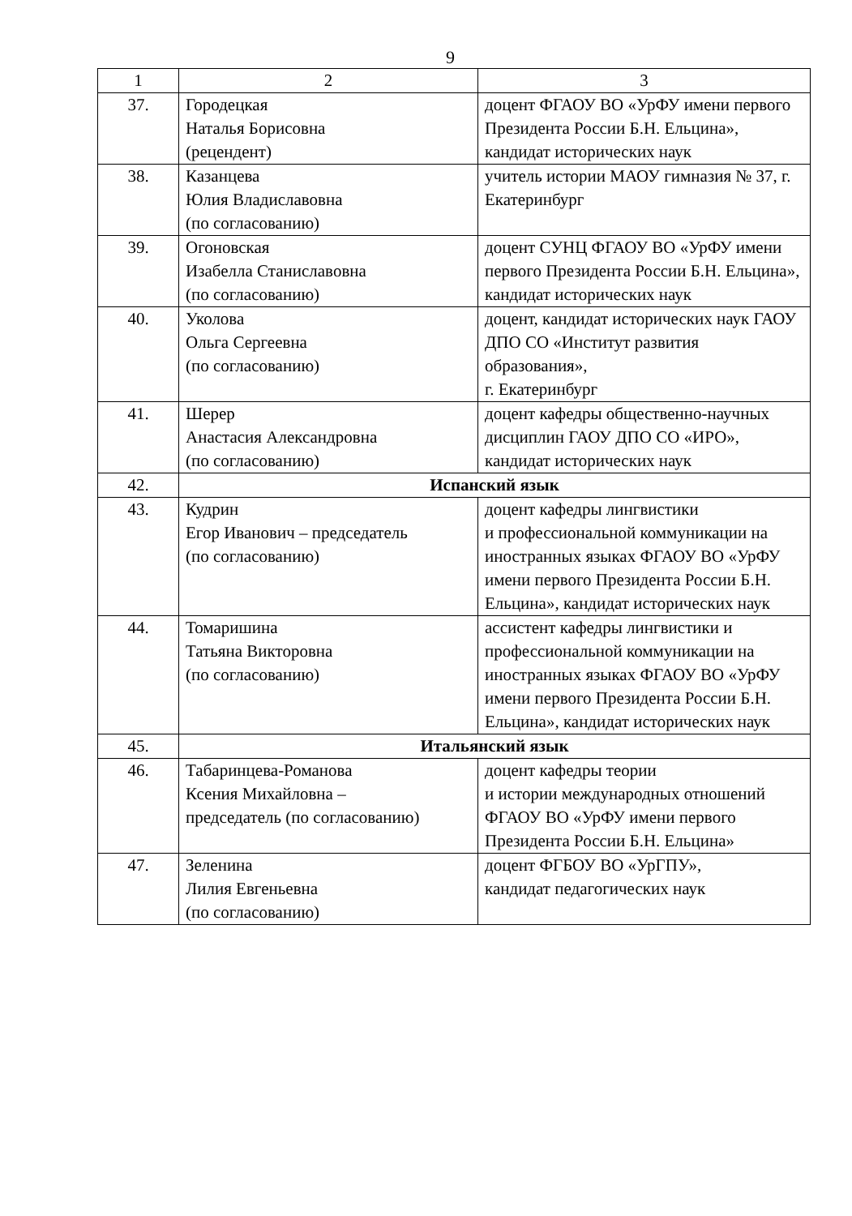9
| 1 | 2 | 3 |
| --- | --- | --- |
| 37. | Городецкая Наталья Борисовна (рецендент) | доцент ФГАОУ ВО «УрФУ имени первого Президента России Б.Н. Ельцина», кандидат исторических наук |
| 38. | Казанцева Юлия Владиславовна (по согласованию) | учитель истории МАОУ гимназия № 37, г. Екатеринбург |
| 39. | Огоновская Изабелла Станиславовна (по согласованию) | доцент СУНЦ ФГАОУ ВО «УрФУ имени первого Президента России Б.Н. Ельцина», кандидат исторических наук |
| 40. | Уколова Ольга Сергеевна (по согласованию) | доцент, кандидат исторических наук ГАОУ ДПО СО «Институт развития образования», г. Екатеринбург |
| 41. | Шерер Анастасия Александровна (по согласованию) | доцент кафедры общественно-научных дисциплин ГАОУ ДПО СО «ИРО», кандидат исторических наук |
| 42. | Испанский язык | |
| 43. | Кудрин Егор Иванович – председатель (по согласованию) | доцент кафедры лингвистики и профессиональной коммуникации на иностранных языках ФГАОУ ВО «УрФУ имени первого Президента России Б.Н. Ельцина», кандидат исторических наук |
| 44. | Томаришина Татьяна Викторовна (по согласованию) | ассистент кафедры лингвистики и профессиональной коммуникации на иностранных языках ФГАОУ ВО «УрФУ имени первого Президента России Б.Н. Ельцина», кандидат исторических наук |
| 45. | Итальянский язык | |
| 46. | Табаринцева-Романова Ксения Михайловна – председатель (по согласованию) | доцент кафедры теории и истории международных отношений ФГАОУ ВО «УрФУ имени первого Президента России Б.Н. Ельцина» |
| 47. | Зеленина Лилия Евгеньевна (по согласованию) | доцент ФГБОУ ВО «УрГПУ», кандидат педагогических наук |